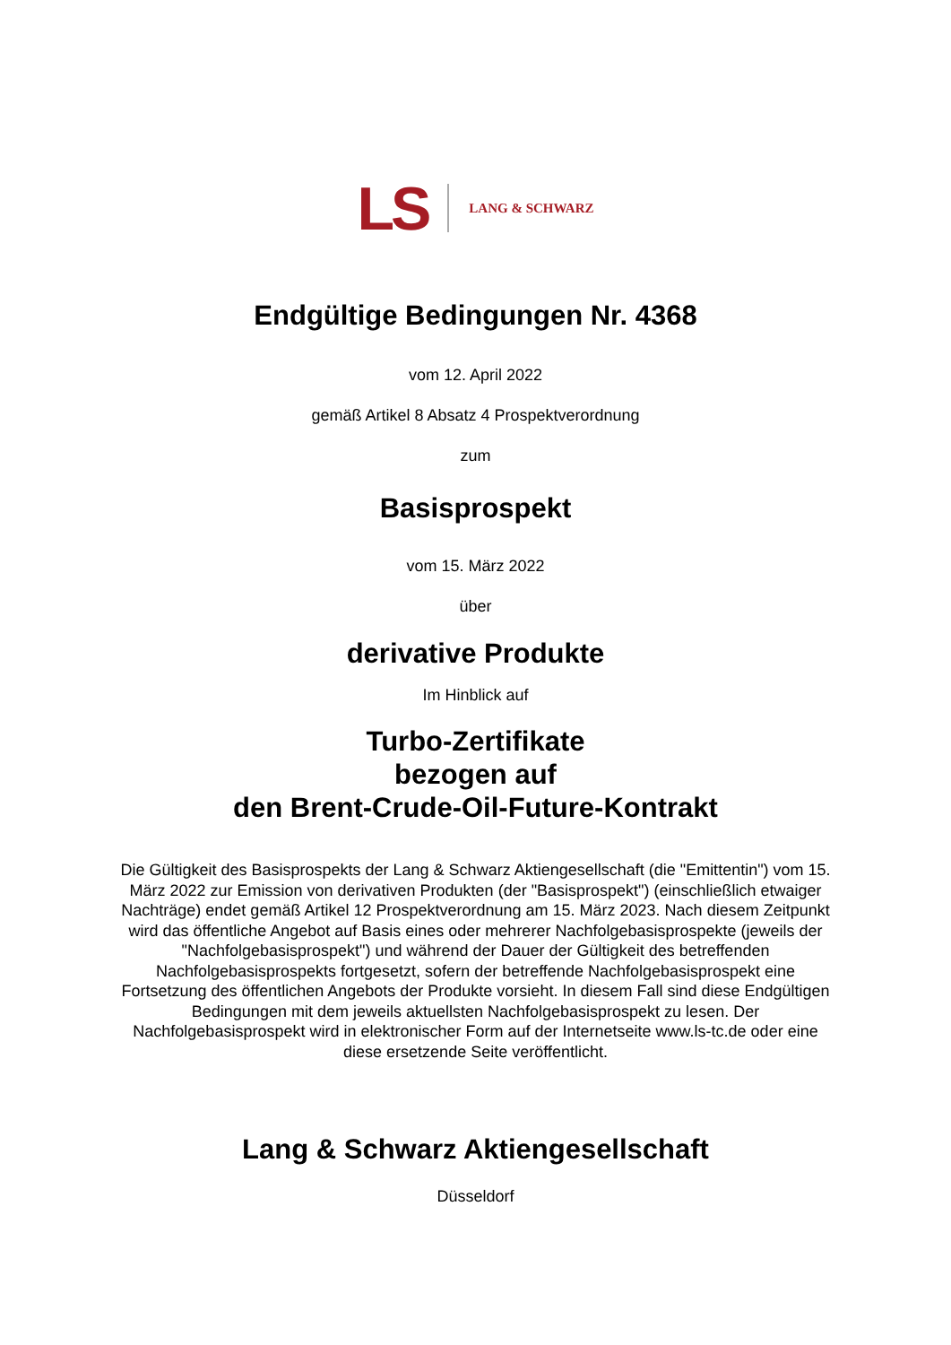LS LANG & SCHWARZ
Endgültige Bedingungen Nr. 4368
vom 12. April 2022
gemäß Artikel 8 Absatz 4 Prospektverordnung
zum
Basisprospekt
vom 15. März 2022
über
derivative Produkte
Im Hinblick auf
Turbo-Zertifikate
bezogen auf
den Brent-Crude-Oil-Future-Kontrakt
Die Gültigkeit des Basisprospekts der Lang & Schwarz Aktiengesellschaft (die "Emittentin") vom 15. März 2022 zur Emission von derivativen Produkten (der "Basisprospekt") (einschließlich etwaiger Nachträge) endet gemäß Artikel 12 Prospektverordnung am 15. März 2023. Nach diesem Zeitpunkt wird das öffentliche Angebot auf Basis eines oder mehrerer Nachfolgebasisprospekte (jeweils der "Nachfolgebasisprospekt") und während der Dauer der Gültigkeit des betreffenden Nachfolgebasisprospekts fortgesetzt, sofern der betreffende Nachfolgebasisprospekt eine Fortsetzung des öffentlichen Angebots der Produkte vorsieht. In diesem Fall sind diese Endgültigen Bedingungen mit dem jeweils aktuellsten Nachfolgebasisprospekt zu lesen. Der Nachfolgebasisprospekt wird in elektronischer Form auf der Internetseite www.ls-tc.de oder eine diese ersetzende Seite veröffentlicht.
Lang & Schwarz Aktiengesellschaft
Düsseldorf